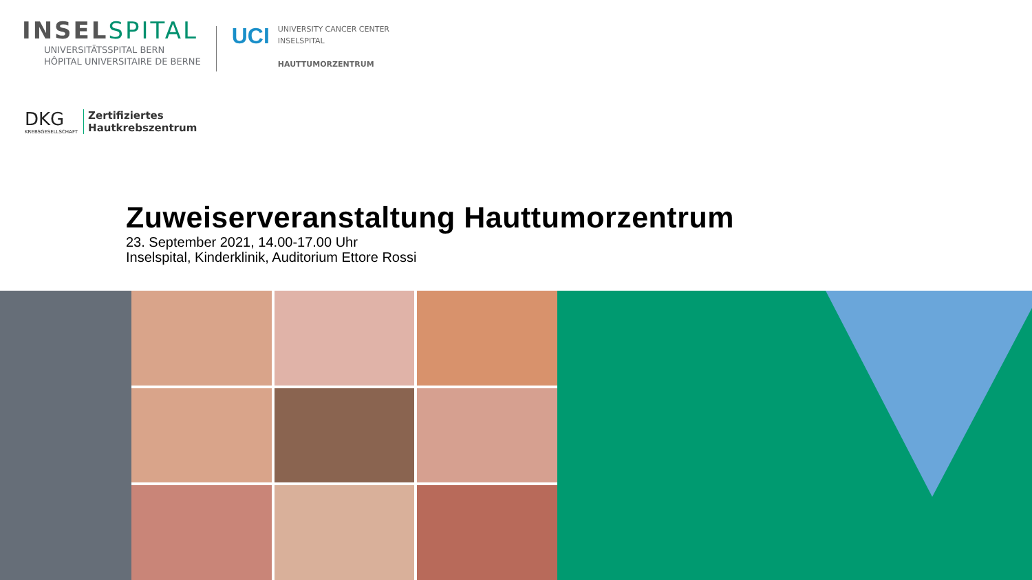INSELSPITAL
UNIVERSITÄTSSPITAL BERN
HÔPITAL UNIVERSITAIRE DE BERNE
UCI
UNIVERSITY CANCER CENTER
INSELSPITAL
HAUTTUMORZENTRUM
DKG
KREBSGESELLSCHAFT
Zertifiziertes
Hautkrebszentrum
Zuweiserveranstaltung Hauttumorzentrum
23. September 2021, 14.00-17.00 Uhr
Inselspital, Kinderklinik, Auditorium Ettore Rossi